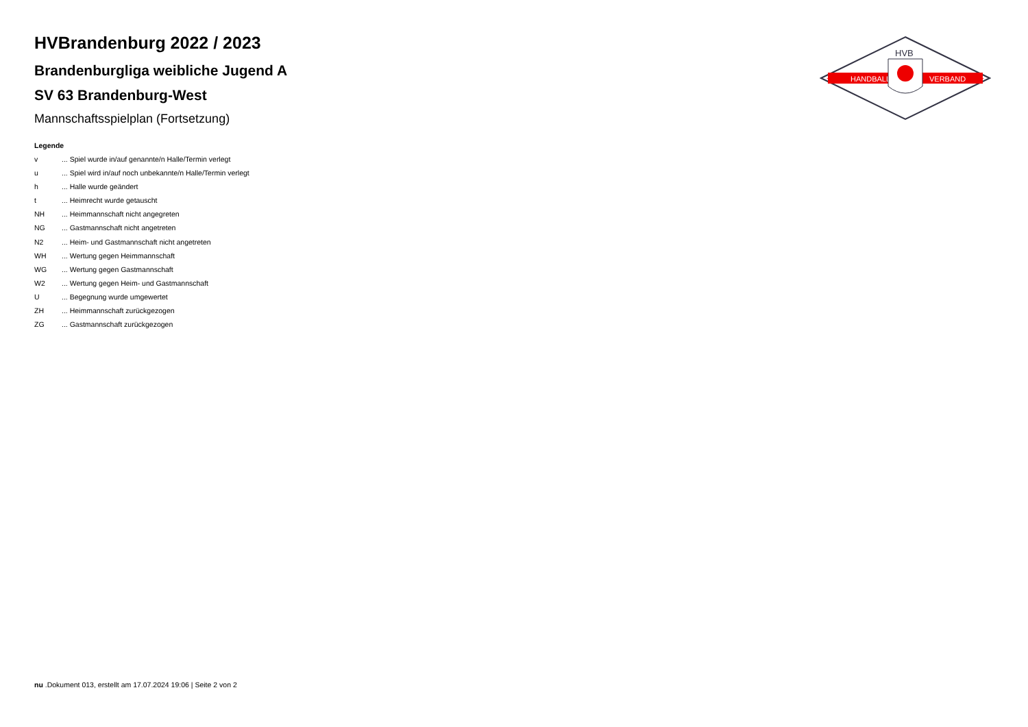HANDBALL
VERBAND
HVB
HVBrandenburg 2022 / 2023
Brandenburgliga weibliche Jugend A
SV 63 Brandenburg-West
Mannschaftsspielplan (Fortsetzung)
Legende
v ... Spiel wurde in/auf genannte/n Halle/Termin verlegt
u ... Spiel wird in/auf noch unbekannte/n Halle/Termin verlegt
h ... Halle wurde geändert
t ... Heimrecht wurde getauscht
NH ... Heimmannschaft nicht angegreten
NG ... Gastmannschaft nicht angetreten
N2 ... Heim- und Gastmannschaft nicht angetreten
WH ... Wertung gegen Heimmannschaft
WG ... Wertung gegen Gastmannschaft
W2 ... Wertung gegen Heim- und Gastmannschaft
U ... Begegnung wurde umgewertet
ZH ... Heimmannschaft zurückgezogen
ZG ... Gastmannschaft zurückgezogen
nu .Dokument 013, erstellt am 17.07.2024 19:06 | Seite 2 von 2